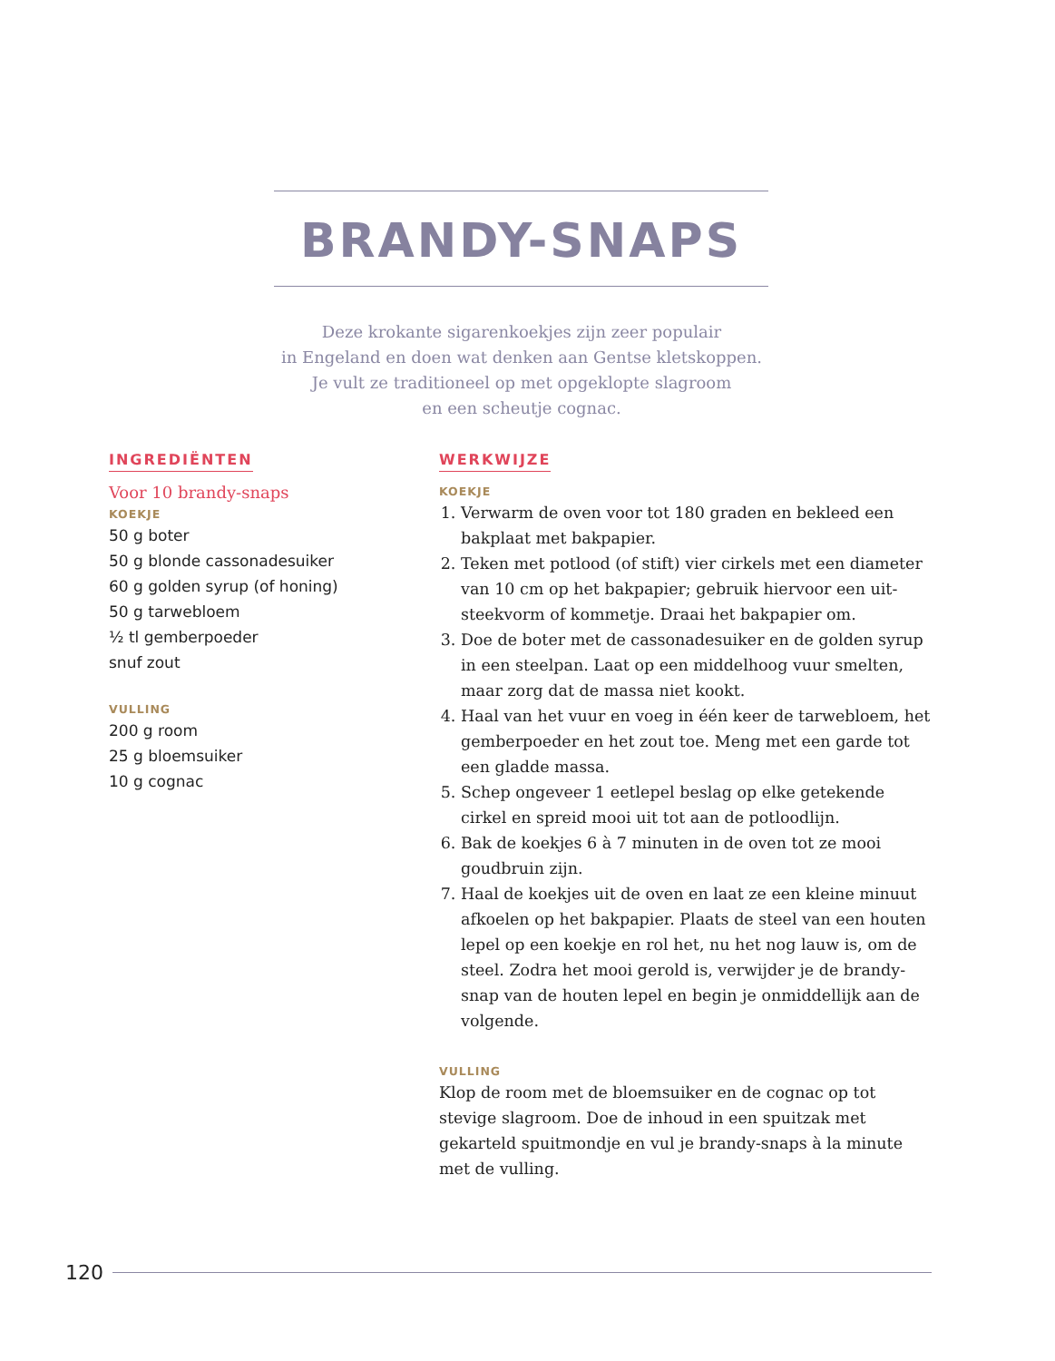BRANDY-SNAPS
Deze krokante sigarenkoekjes zijn zeer populair
in Engeland en doen wat denken aan Gentse kletskoppen.
Je vult ze traditioneel op met opgeklopte slagroom
en een scheutje cognac.
INGREDIËNTEN
Voor 10 brandy-snaps
KOEKJE
50 g boter
50 g blonde cassonadesuiker
60 g golden syrup (of honing)
50 g tarwebloem
½ tl gemberpoeder
snuf zout
VULLING
200 g room
25 g bloemsuiker
10 g cognac
WERKWIJZE
KOEKJE
1. Verwarm de oven voor tot 180 graden en bekleed een bakplaat met bakpapier.
2. Teken met potlood (of stift) vier cirkels met een diameter van 10 cm op het bakpapier; gebruik hiervoor een uit-steekvorm of kommetje. Draai het bakpapier om.
3. Doe de boter met de cassonadesuiker en de golden syrup in een steelpan. Laat op een middelhoog vuur smelten, maar zorg dat de massa niet kookt.
4. Haal van het vuur en voeg in één keer de tarwebloem, het gemberpoeder en het zout toe. Meng met een garde tot een gladde massa.
5. Schep ongeveer 1 eetlepel beslag op elke getekende cirkel en spreid mooi uit tot aan de potloodlijn.
6. Bak de koekjes 6 à 7 minuten in de oven tot ze mooi goudbruin zijn.
7. Haal de koekjes uit de oven en laat ze een kleine minuut afkoelen op het bakpapier. Plaats de steel van een houten lepel op een koekje en rol het, nu het nog lauw is, om de steel. Zodra het mooi gerold is, verwijder je de brandy-snap van de houten lepel en begin je onmiddellijk aan de volgende.
VULLING
Klop de room met de bloemsuiker en de cognac op tot stevige slagroom. Doe de inhoud in een spuitzak met gekarteld spuitmondje en vul je brandy-snaps à la minute met de vulling.
120